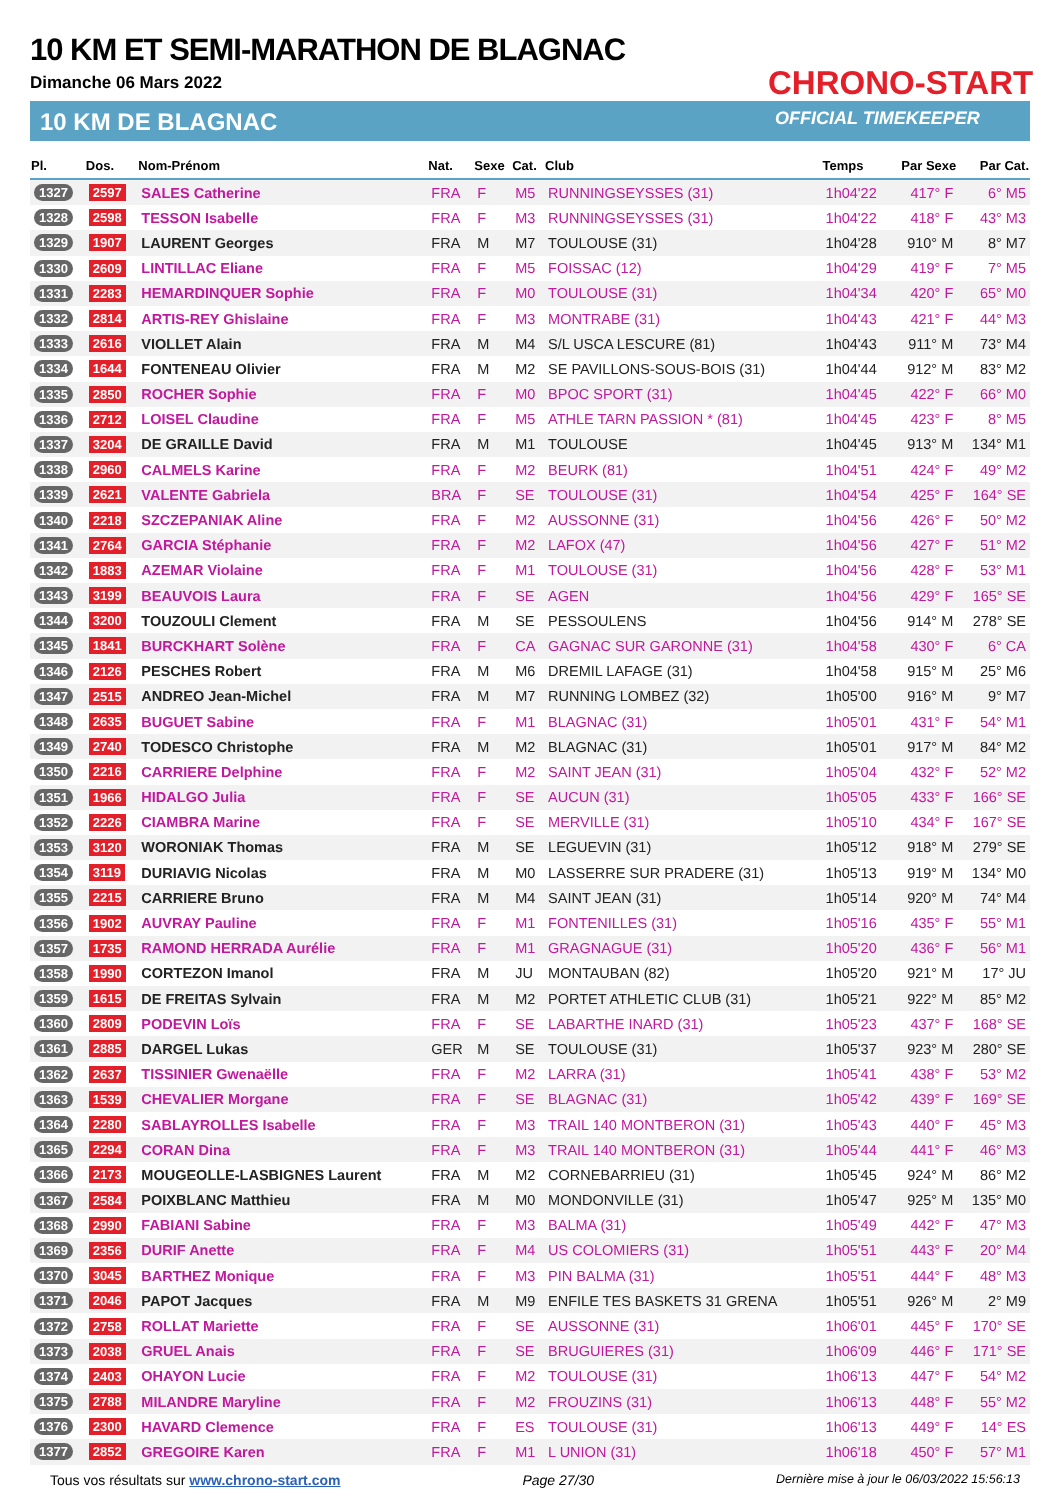10 KM ET SEMI-MARATHON DE BLAGNAC
Dimanche 06 Mars 2022
10 KM DE BLAGNAC
CHRONO-START
OFFICIAL TIMEKEEPER
| Pl. | Dos. | Nom-Prénom | Nat. | Sexe | Cat. | Club | Temps | Par Sexe | Par Cat. |
| --- | --- | --- | --- | --- | --- | --- | --- | --- | --- |
| 1327 | 2597 | SALES Catherine | FRA | F | M5 | RUNNINGSEYSSES (31) | 1h04'22 | 417° F | 6° M5 |
| 1328 | 2598 | TESSON Isabelle | FRA | F | M3 | RUNNINGSEYSSES (31) | 1h04'22 | 418° F | 43° M3 |
| 1329 | 1907 | LAURENT Georges | FRA | M | M7 | TOULOUSE (31) | 1h04'28 | 910° M | 8° M7 |
| 1330 | 2609 | LINTILLAC Eliane | FRA | F | M5 | FOISSAC (12) | 1h04'29 | 419° F | 7° M5 |
| 1331 | 2283 | HEMARDINQUER Sophie | FRA | F | M0 | TOULOUSE (31) | 1h04'34 | 420° F | 65° M0 |
| 1332 | 2814 | ARTIS-REY Ghislaine | FRA | F | M3 | MONTRABE (31) | 1h04'43 | 421° F | 44° M3 |
| 1333 | 2616 | VIOLLET Alain | FRA | M | M4 | S/L USCA LESCURE (81) | 1h04'43 | 911° M | 73° M4 |
| 1334 | 1644 | FONTENEAU Olivier | FRA | M | M2 | SE PAVILLONS-SOUS-BOIS (31) | 1h04'44 | 912° M | 83° M2 |
| 1335 | 2850 | ROCHER Sophie | FRA | F | M0 | BPOC SPORT (31) | 1h04'45 | 422° F | 66° M0 |
| 1336 | 2712 | LOISEL Claudine | FRA | F | M5 | ATHLE TARN PASSION * (81) | 1h04'45 | 423° F | 8° M5 |
| 1337 | 3204 | DE GRAILLE David | FRA | M | M1 | TOULOUSE | 1h04'45 | 913° M | 134° M1 |
| 1338 | 2960 | CALMELS Karine | FRA | F | M2 | BEURK (81) | 1h04'51 | 424° F | 49° M2 |
| 1339 | 2621 | VALENTE Gabriela | BRA | F | SE | TOULOUSE (31) | 1h04'54 | 425° F | 164° SE |
| 1340 | 2218 | SZCZEPANIAK Aline | FRA | F | M2 | AUSSONNE (31) | 1h04'56 | 426° F | 50° M2 |
| 1341 | 2764 | GARCIA Stéphanie | FRA | F | M2 | LAFOX (47) | 1h04'56 | 427° F | 51° M2 |
| 1342 | 1883 | AZEMAR Violaine | FRA | F | M1 | TOULOUSE (31) | 1h04'56 | 428° F | 53° M1 |
| 1343 | 3199 | BEAUVOIS Laura | FRA | F | SE | AGEN | 1h04'56 | 429° F | 165° SE |
| 1344 | 3200 | TOUZOULI Clement | FRA | M | SE | PESSOULENS | 1h04'56 | 914° M | 278° SE |
| 1345 | 1841 | BURCKHART Solène | FRA | F | CA | GAGNAC SUR GARONNE (31) | 1h04'58 | 430° F | 6° CA |
| 1346 | 2126 | PESCHES Robert | FRA | M | M6 | DREMIL LAFAGE (31) | 1h04'58 | 915° M | 25° M6 |
| 1347 | 2515 | ANDREO Jean-Michel | FRA | M | M7 | RUNNING LOMBEZ (32) | 1h05'00 | 916° M | 9° M7 |
| 1348 | 2635 | BUGUET Sabine | FRA | F | M1 | BLAGNAC (31) | 1h05'01 | 431° F | 54° M1 |
| 1349 | 2740 | TODESCO Christophe | FRA | M | M2 | BLAGNAC (31) | 1h05'01 | 917° M | 84° M2 |
| 1350 | 2216 | CARRIERE Delphine | FRA | F | M2 | SAINT JEAN (31) | 1h05'04 | 432° F | 52° M2 |
| 1351 | 1966 | HIDALGO Julia | FRA | F | SE | AUCUN (31) | 1h05'05 | 433° F | 166° SE |
| 1352 | 2226 | CIAMBRA Marine | FRA | F | SE | MERVILLE (31) | 1h05'10 | 434° F | 167° SE |
| 1353 | 3120 | WORONIAK Thomas | FRA | M | SE | LEGUEVIN (31) | 1h05'12 | 918° M | 279° SE |
| 1354 | 3119 | DURIAVIG Nicolas | FRA | M | M0 | LASSERRE SUR PRADERE (31) | 1h05'13 | 919° M | 134° M0 |
| 1355 | 2215 | CARRIERE Bruno | FRA | M | M4 | SAINT JEAN (31) | 1h05'14 | 920° M | 74° M4 |
| 1356 | 1902 | AUVRAY Pauline | FRA | F | M1 | FONTENILLES (31) | 1h05'16 | 435° F | 55° M1 |
| 1357 | 1735 | RAMOND HERRADA Aurélie | FRA | F | M1 | GRAGNAGUE (31) | 1h05'20 | 436° F | 56° M1 |
| 1358 | 1990 | CORTEZON Imanol | FRA | M | JU | MONTAUBAN (82) | 1h05'20 | 921° M | 17° JU |
| 1359 | 1615 | DE FREITAS Sylvain | FRA | M | M2 | PORTET ATHLETIC CLUB (31) | 1h05'21 | 922° M | 85° M2 |
| 1360 | 2809 | PODEVIN Loïs | FRA | F | SE | LABARTHE INARD (31) | 1h05'23 | 437° F | 168° SE |
| 1361 | 2885 | DARGEL Lukas | GER | M | SE | TOULOUSE (31) | 1h05'37 | 923° M | 280° SE |
| 1362 | 2637 | TISSINIER Gwenaëlle | FRA | F | M2 | LARRA (31) | 1h05'41 | 438° F | 53° M2 |
| 1363 | 1539 | CHEVALIER Morgane | FRA | F | SE | BLAGNAC (31) | 1h05'42 | 439° F | 169° SE |
| 1364 | 2280 | SABLAYROLLES Isabelle | FRA | F | M3 | TRAIL 140 MONTBERON (31) | 1h05'43 | 440° F | 45° M3 |
| 1365 | 2294 | CORAN Dina | FRA | F | M3 | TRAIL 140 MONTBERON (31) | 1h05'44 | 441° F | 46° M3 |
| 1366 | 2173 | MOUGEOLLE-LASBIGNES Laurent | FRA | M | M2 | CORNEBARRIEU (31) | 1h05'45 | 924° M | 86° M2 |
| 1367 | 2584 | POIXBLANC Matthieu | FRA | M | M0 | MONDONVILLE (31) | 1h05'47 | 925° M | 135° M0 |
| 1368 | 2990 | FABIANI Sabine | FRA | F | M3 | BALMA (31) | 1h05'49 | 442° F | 47° M3 |
| 1369 | 2356 | DURIF Anette | FRA | F | M4 | US COLOMIERS (31) | 1h05'51 | 443° F | 20° M4 |
| 1370 | 3045 | BARTHEZ Monique | FRA | F | M3 | PIN BALMA (31) | 1h05'51 | 444° F | 48° M3 |
| 1371 | 2046 | PAPOT Jacques | FRA | M | M9 | ENFILE TES BASKETS 31 GRENA | 1h05'51 | 926° M | 2° M9 |
| 1372 | 2758 | ROLLAT Mariette | FRA | F | SE | AUSSONNE (31) | 1h06'01 | 445° F | 170° SE |
| 1373 | 2038 | GRUEL Anais | FRA | F | SE | BRUGUIERES (31) | 1h06'09 | 446° F | 171° SE |
| 1374 | 2403 | OHAYON Lucie | FRA | F | M2 | TOULOUSE (31) | 1h06'13 | 447° F | 54° M2 |
| 1375 | 2788 | MILANDRE Maryline | FRA | F | M2 | FROUZINS (31) | 1h06'13 | 448° F | 55° M2 |
| 1376 | 2300 | HAVARD Clemence | FRA | F | ES | TOULOUSE (31) | 1h06'13 | 449° F | 14° ES |
| 1377 | 2852 | GREGOIRE Karen | FRA | F | M1 | L UNION (31) | 1h06'18 | 450° F | 57° M1 |
Tous vos résultats sur www.chrono-start.com Page 27/30 Dernière mise à jour le 06/03/2022 15:56:13